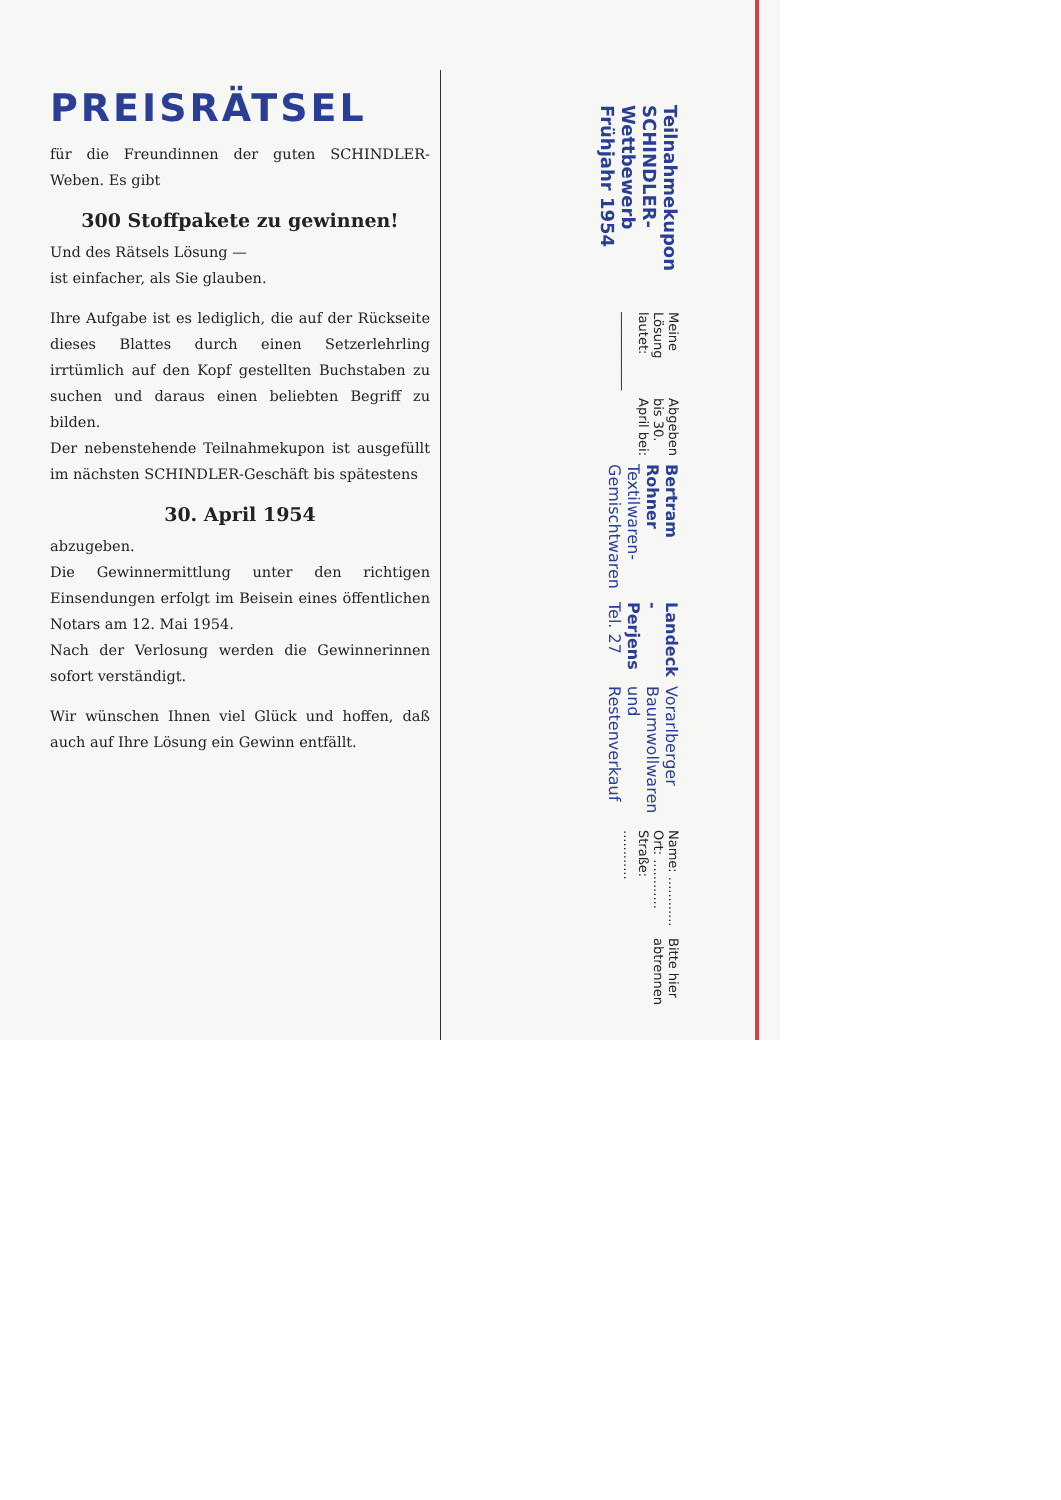PREISRÄTSEL
für die Freundinnen der guten SCHINDLER-Weben. Es gibt
300 Stoffpakete zu gewinnen!
Und des Rätsels Lösung —
ist einfacher, als Sie glauben.
Ihre Aufgabe ist es lediglich, die auf der Rückseite dieses Blattes durch einen Setzerlehrling irrtümlich auf den Kopf gestellten Buchstaben zu suchen und daraus einen beliebten Begriff zu bilden.
Der nebenstehende Teilnahmekupon ist ausgefüllt im nächsten SCHINDLER-Geschäft bis spätestens
30. April 1954
abzugeben.
Die Gewinnermittlung unter den richtigen Einsendungen erfolgt im Beisein eines öffentlichen Notars am 12. Mai 1954.
Nach der Verlosung werden die Gewinnerinnen sofort verständigt.
Wir wünschen Ihnen viel Glück und hoffen, daß auch auf Ihre Lösung ein Gewinn entfällt.
Teilnahmekupon SCHINDLER-Wettbewerb Frühjahr 1954
Meine Lösung lautet: ____________
Abgeben bis 30. April bei:
Bertram Rohner Textilwaren-Gemischtwaren
Landeck - Perjens Tel. 27
Vorarlberger Baumwollwaren und Restenverkauf
Name: ............ Ort: ............ Straße: ............
Bitte hier abtrennen